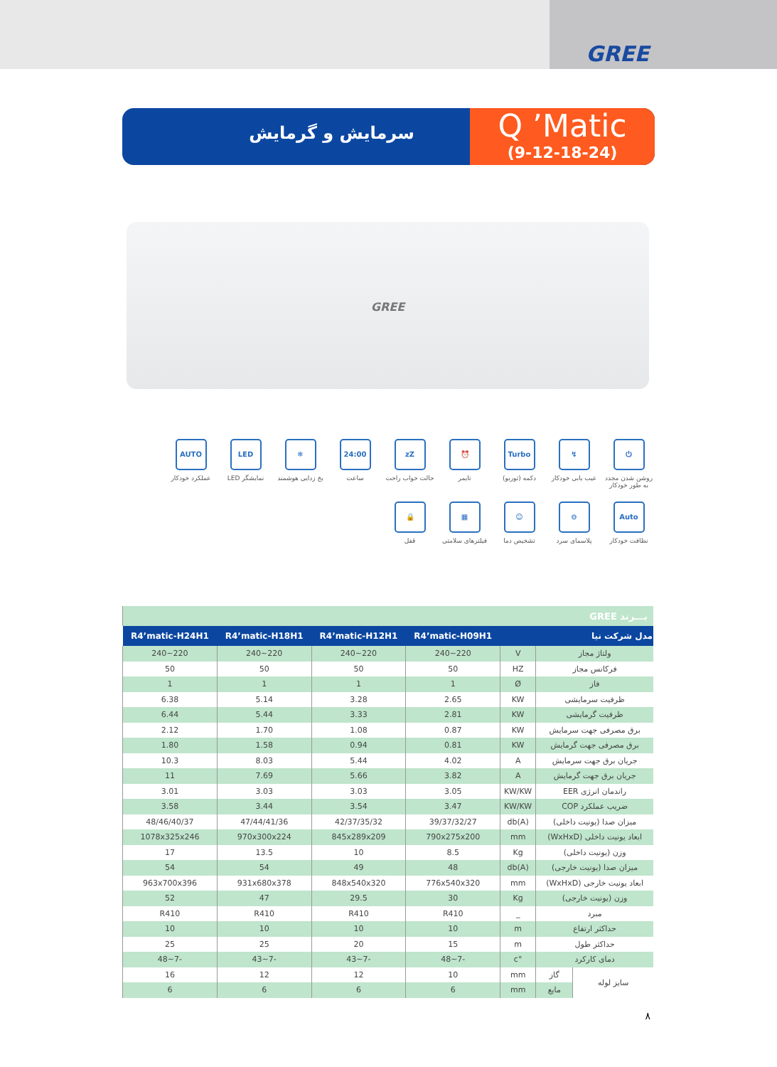GREE
Q ’Matic
(9-12-18-24)
سرمایش و گرمایش
GREE
⏻
روشن شدن مجدد به طور خودکار
↯
عیب یابی خودکار
Turbo
دکمه (توربو)
⏰
تایمر
zZ
حالت خواب راحت
24:00
ساعت
❄
یخ زدایی هوشمند
LED
نمایشگر LED
AUTO
عملکرد خودکار
Auto
نظافت خودکار
⊖
پلاسمای سرد
☺
تشخیص دما
▦
فیلترهای سلامتی
🔒
قفل
| بـــرند GREE | | | | | | |
| مدل شرکت نیا | | | R4’matic-H09H1 | R4’matic-H12H1 | R4’matic-H18H1 | R4’matic-H24H1 |
| ولتاژ مجاز | | V | 220~240 | 220~240 | 220~240 | 220~240 |
| فرکانس مجاز | | HZ | 50 | 50 | 50 | 50 |
| فاز | | Ø | 1 | 1 | 1 | 1 |
| ظرفیت سرمایشی | | KW | 2.65 | 3.28 | 5.14 | 6.38 |
| ظرفیت گرمایشی | | KW | 2.81 | 3.33 | 5.44 | 6.44 |
| برق مصرفی جهت سرمایش | | KW | 0.87 | 1.08 | 1.70 | 2.12 |
| برق مصرفی جهت گرمایش | | KW | 0.81 | 0.94 | 1.58 | 1.80 |
| جریان برق جهت سرمایش | | A | 4.02 | 5.44 | 8.03 | 10.3 |
| جریان برق جهت گرمایش | | A | 3.82 | 5.66 | 7.69 | 11 |
| راندمان انرژی EER | | KW/KW | 3.05 | 3.03 | 3.03 | 3.01 |
| ضریب عملکرد COP | | KW/KW | 3.47 | 3.54 | 3.44 | 3.58 |
| میزان صدا (یونیت داخلی) | | db(A) | 39/37/32/27 | 42/37/35/32 | 47/44/41/36 | 48/46/40/37 |
| ابعاد یونیت داخلی (WxHxD) | | mm | 790x275x200 | 845x289x209 | 970x300x224 | 1078x325x246 |
| وزن (یونیت داخلی) | | Kg | 8.5 | 10 | 13.5 | 17 |
| میزان صدا (یونیت خارجی) | | db(A) | 48 | 49 | 54 | 54 |
| ابعاد یونیت خارجی (WxHxD) | | mm | 776x540x320 | 848x540x320 | 931x680x378 | 963x700x396 |
| وزن (یونیت خارجی) | | Kg | 30 | 29.5 | 47 | 52 |
| مبرد | | _ | R410 | R410 | R410 | R410 |
| حداکثر ارتفاع | | m | 10 | 10 | 10 | 10 |
| حداکثر طول | | m | 15 | 20 | 25 | 25 |
| دمای کارکرد | | °c | -7~48 | -7~43 | -7~43 | -7~48 |
| سایز لوله | گاز | mm | 10 | 12 | 12 | 16 |
| | مایع | mm | 6 | 6 | 6 | 6 |
۸